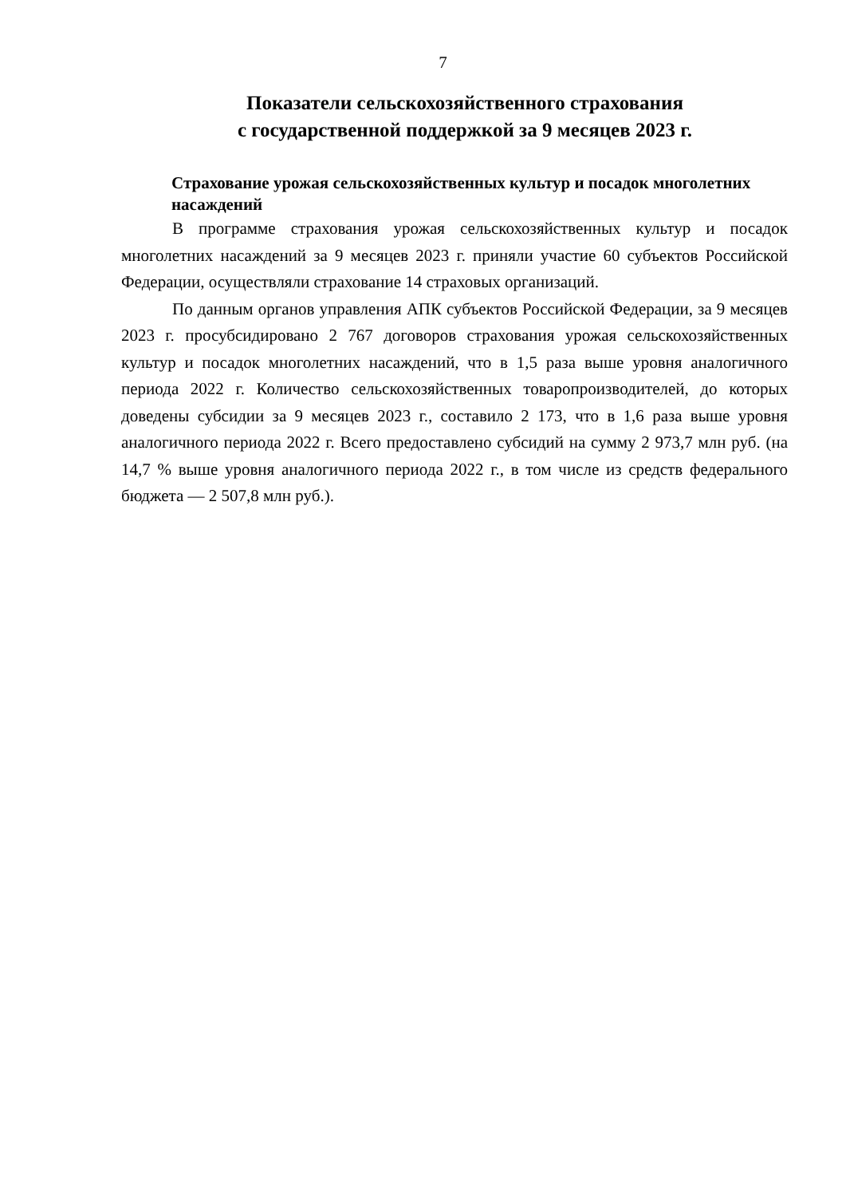7
Показатели сельскохозяйственного страхования
с государственной поддержкой за 9 месяцев 2023 г.
Страхование урожая сельскохозяйственных культур и посадок многолетних насаждений
В программе страхования урожая сельскохозяйственных культур и посадок многолетних насаждений за 9 месяцев 2023 г. приняли участие 60 субъектов Российской Федерации, осуществляли страхование 14 страховых организаций.
По данным органов управления АПК субъектов Российской Федерации, за 9 месяцев 2023 г. просубсидировано 2 767 договоров страхования урожая сельскохозяйственных культур и посадок многолетних насаждений, что в 1,5 раза выше уровня аналогичного периода 2022 г. Количество сельскохозяйственных товаропроизводителей, до которых доведены субсидии за 9 месяцев 2023 г., составило 2 173, что в 1,6 раза выше уровня аналогичного периода 2022 г. Всего предоставлено субсидий на сумму 2 973,7 млн руб. (на 14,7 % выше уровня аналогичного периода 2022 г., в том числе из средств федерального бюджета — 2 507,8 млн руб.).